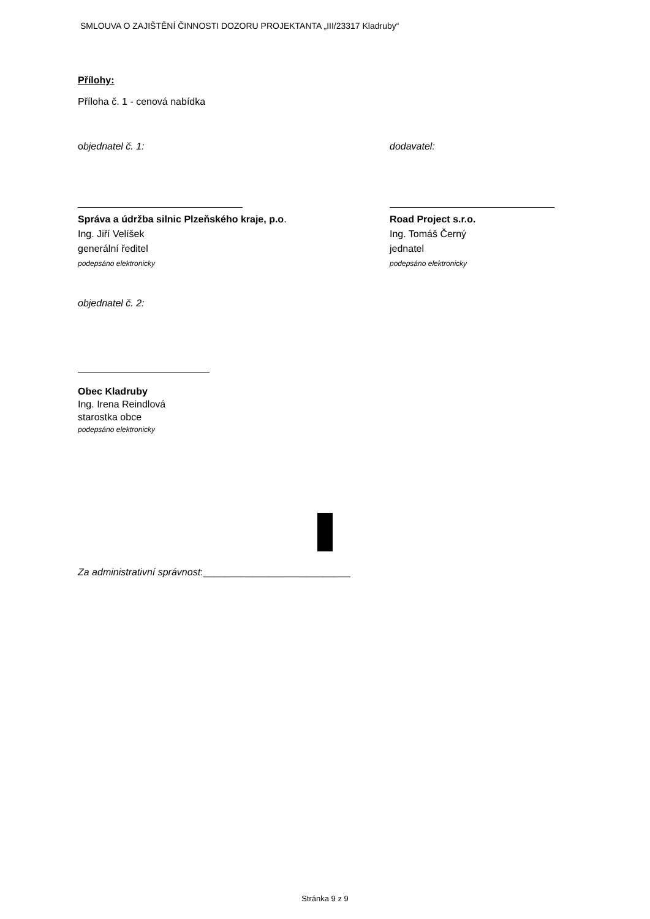SMLOUVA O ZAJIŠTĚNÍ ČINNOSTI DOZORU PROJEKTANTA „III/23317 Kladruby“
Přílohy:
Příloha č. 1 - cenová nabídka
objednatel č. 1: dodavatel:
Správa a údržba silnic Plzeňského kraje, p.o.
Ing. Jiří Velíšek
generální ředitel
podepsáno elektronicky
Road Project s.r.o.
Ing. Tomáš Černý
jednatel
podepsáno elektronicky
objednatel č. 2:
Obec Kladruby
Ing. Irena Reindlová
starostka obce
podepsáno elektronicky
Za administrativní správnost:___________________________
Stránka 9 z 9